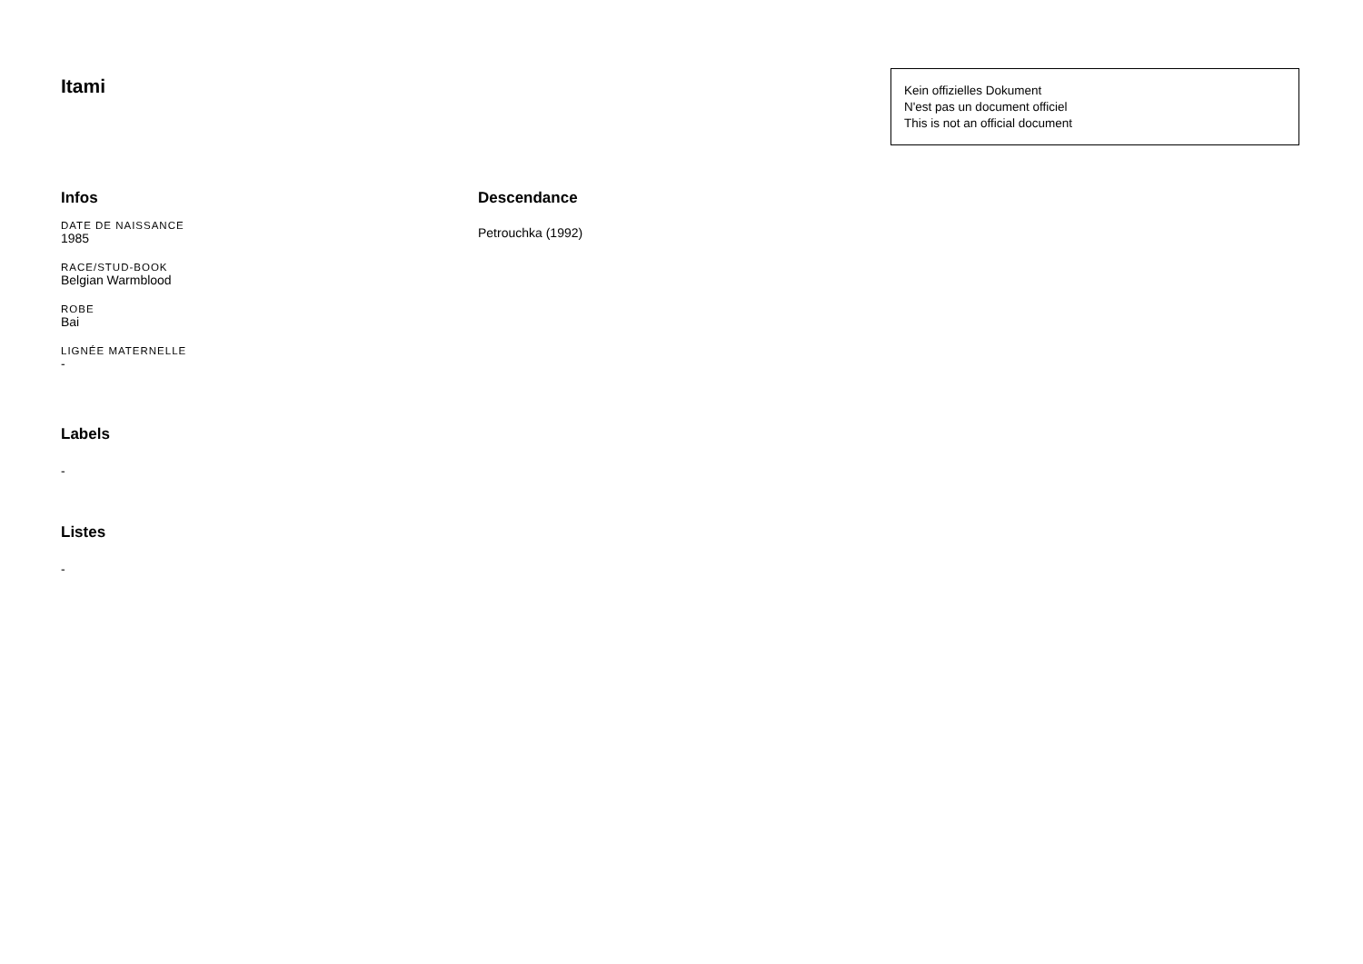Itami
Kein offizielles Dokument
N'est pas un document officiel
This is not an official document
Infos
DATE DE NAISSANCE
1985
RACE/STUD-BOOK
Belgian Warmblood
ROBE
Bai
LIGNÉE MATERNELLE
-
Labels
-
Listes
-
Descendance
Petrouchka (1992)